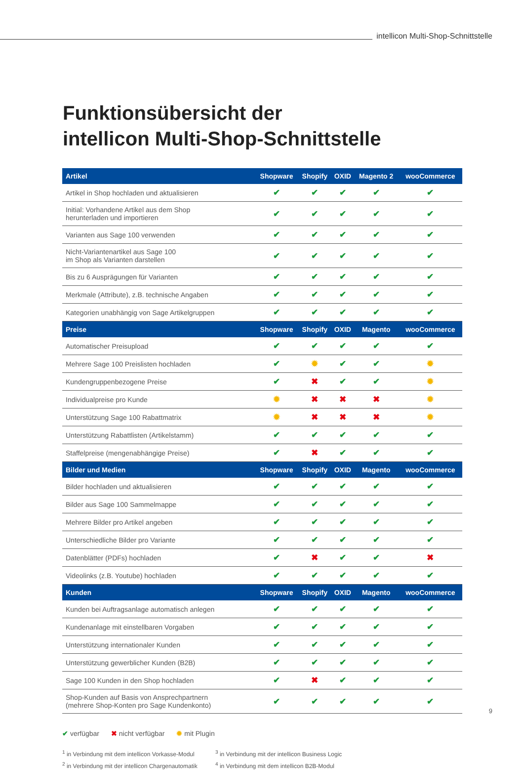intellicon Multi-Shop-Schnittstelle
Funktionsübersicht der
intellicon Multi-Shop-Schnittstelle
| Artikel | Shopware | Shopify | OXID | Magento 2 | wooCommerce |
| --- | --- | --- | --- | --- | --- |
| Artikel in Shop hochladen und aktualisieren | ✔ | ✔ | ✔ | ✔ | ✔ |
| Initial: Vorhandene Artikel aus dem Shop herunterladen und importieren | ✔ | ✔ | ✔ | ✔ | ✔ |
| Varianten aus Sage 100 verwenden | ✔ | ✔ | ✔ | ✔ | ✔ |
| Nicht-Variantenartikel aus Sage 100 im Shop als Varianten darstellen | ✔ | ✔ | ✔ | ✔ | ✔ |
| Bis zu 6 Ausprägungen für Varianten | ✔ | ✔ | ✔ | ✔ | ✔ |
| Merkmale (Attribute), z.B. technische Angaben | ✔ | ✔ | ✔ | ✔ | ✔ |
| Kategorien unabhängig von Sage Artikelgruppen | ✔ | ✔ | ✔ | ✔ | ✔ |
| Preise | Shopware | Shopify | OXID | Magento | wooCommerce |
| Automatischer Preisupload | ✔ | ✔ | ✔ | ✔ | ✔ |
| Mehrere Sage 100 Preislisten hochladen | ✔ | ✹ | ✔ | ✔ | ✹ |
| Kundengruppenbezogene Preise | ✔ | ✖ | ✔ | ✔ | ✹ |
| Individualpreise pro Kunde | ✹ | ✖ | ✖ | ✖ | ✹ |
| Unterstützung Sage 100 Rabattmatrix | ✹ | ✖ | ✖ | ✖ | ✹ |
| Unterstützung Rabattlisten (Artikelstamm) | ✔ | ✔ | ✔ | ✔ | ✔ |
| Staffelpreise (mengenabhängige Preise) | ✔ | ✖ | ✔ | ✔ | ✔ |
| Bilder und Medien | Shopware | Shopify | OXID | Magento | wooCommerce |
| Bilder hochladen und aktualisieren | ✔ | ✔ | ✔ | ✔ | ✔ |
| Bilder aus Sage 100 Sammelmappe | ✔ | ✔ | ✔ | ✔ | ✔ |
| Mehrere Bilder pro Artikel angeben | ✔ | ✔ | ✔ | ✔ | ✔ |
| Unterschiedliche Bilder pro Variante | ✔ | ✔ | ✔ | ✔ | ✔ |
| Datenblätter (PDFs) hochladen | ✔ | ✖ | ✔ | ✔ | ✖ |
| Videolinks (z.B. Youtube) hochladen | ✔ | ✔ | ✔ | ✔ | ✔ |
| Kunden | Shopware | Shopify | OXID | Magento | wooCommerce |
| Kunden bei Auftragsanlage automatisch anlegen | ✔ | ✔ | ✔ | ✔ | ✔ |
| Kundenanlage mit einstellbaren Vorgaben | ✔ | ✔ | ✔ | ✔ | ✔ |
| Unterstützung internationaler Kunden | ✔ | ✔ | ✔ | ✔ | ✔ |
| Unterstützung gewerblicher Kunden (B2B) | ✔ | ✔ | ✔ | ✔ | ✔ |
| Sage 100 Kunden in den Shop hochladen | ✔ | ✖ | ✔ | ✔ | ✔ |
| Shop-Kunden auf Basis von Ansprechpartnern (mehrere Shop-Konten pro Sage Kundenkonto) | ✔ | ✔ | ✔ | ✔ | ✔ |
✔ verfügbar ✖ nicht verfügbar ✹ mit Plugin
<sup>1</sup> in Verbindung mit dem intellicon Vorkasse-Modul
<sup>2</sup> in Verbindung mit der intellicon Chargenautomatik
<sup>3</sup> in Verbindung mit der intellicon Business Logic
<sup>4</sup> in Verbindung mit dem intellicon B2B-Modul
9